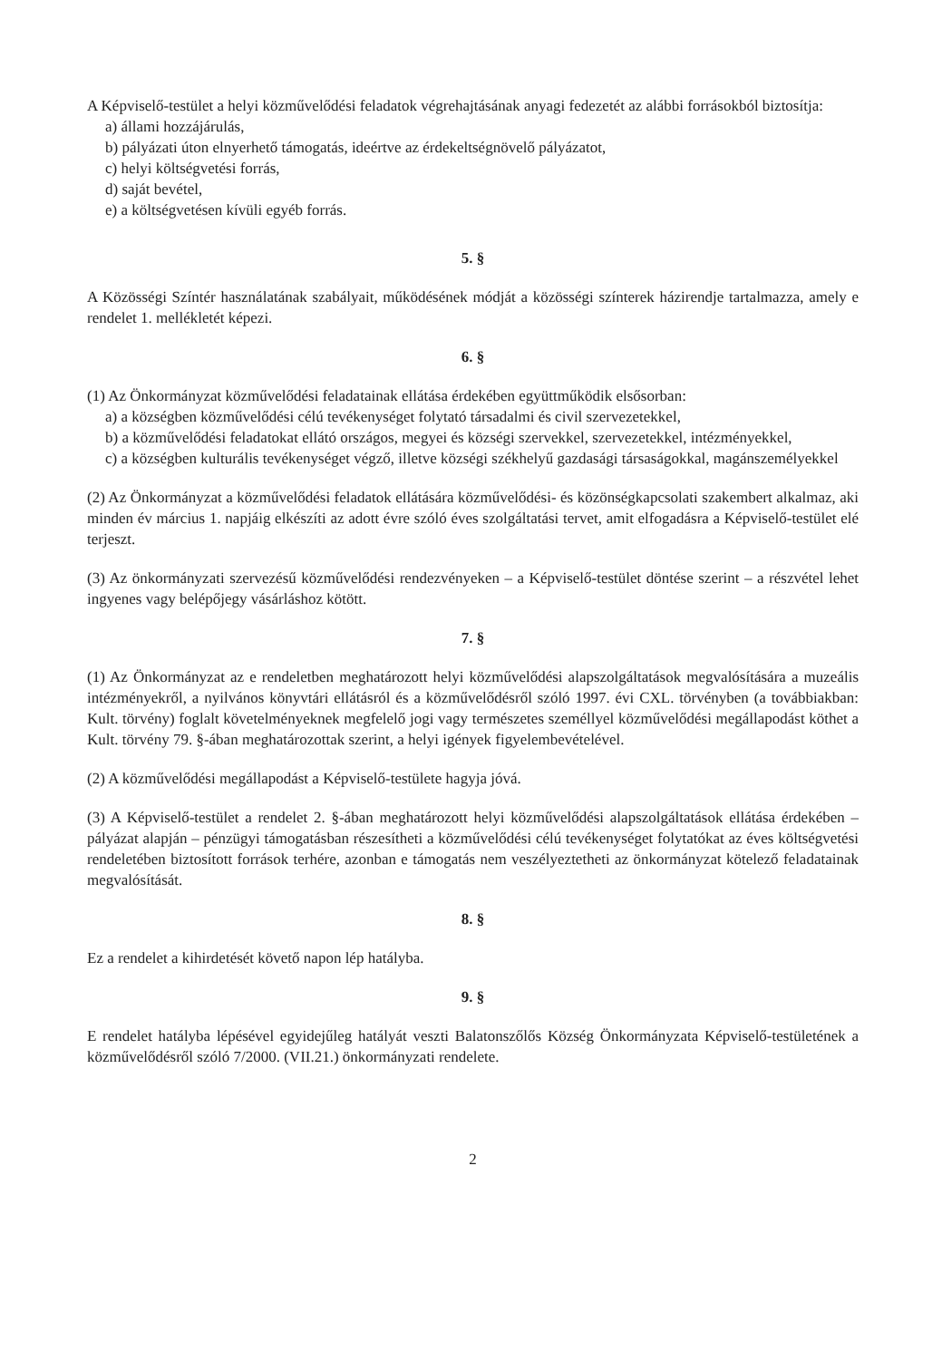A Képviselő-testület a helyi közművelődési feladatok végrehajtásának anyagi fedezetét az alábbi forrásokból biztosítja:
a) állami hozzájárulás,
b) pályázati úton elnyerhető támogatás, ideértve az érdekeltségnövelő pályázatot,
c) helyi költségvetési forrás,
d) saját bevétel,
e) a költségvetésen kívüli egyéb forrás.
5. §
A Közösségi Színtér használatának szabályait, működésének módját a közösségi színterek házirendje tartalmazza, amely e rendelet 1. mellékletét képezi.
6. §
(1) Az Önkormányzat közművelődési feladatainak ellátása érdekében együttműködik elsősorban:
a) a községben közművelődési célú tevékenységet folytató társadalmi és civil szervezetekkel,
b) a közművelődési feladatokat ellátó országos, megyei és községi szervekkel, szervezetekkel, intézményekkel,
c) a községben kulturális tevékenységet végző, illetve községi székhelyű gazdasági társaságokkal, magánszemélyekkel
(2) Az Önkormányzat a közművelődési feladatok ellátására közművelődési- és közönségkapcsolati szakembert alkalmaz, aki minden év március 1. napjáig elkészíti az adott évre szóló éves szolgáltatási tervet, amit elfogadásra a Képviselő-testület elé terjeszt.
(3) Az önkormányzati szervezésű közművelődési rendezvényeken – a Képviselő-testület döntése szerint – a részvétel lehet ingyenes vagy belépőjegy vásárláshoz kötött.
7. §
(1) Az Önkormányzat az e rendeletben meghatározott helyi közművelődési alapszolgáltatások megvalósítására a muzeális intézményekről, a nyilvános könyvtári ellátásról és a közművelődésről szóló 1997. évi CXL. törvényben (a továbbiakban: Kult. törvény) foglalt követelményeknek megfelelő jogi vagy természetes személlyel közművelődési megállapodást köthet a Kult. törvény 79. §-ában meghatározottak szerint, a helyi igények figyelembevételével.
(2) A közművelődési megállapodást a Képviselő-testülete hagyja jóvá.
(3) A Képviselő-testület a rendelet 2. §-ában meghatározott helyi közművelődési alapszolgáltatások ellátása érdekében – pályázat alapján – pénzügyi támogatásban részesítheti a közművelődési célú tevékenységet folytatókat az éves költségvetési rendeletében biztosított források terhére, azonban e támogatás nem veszélyeztetheti az önkormányzat kötelező feladatainak megvalósítását.
8. §
Ez a rendelet a kihirdetését követő napon lép hatályba.
9. §
E rendelet hatályba lépésével egyidejűleg hatályát veszti Balatonszőlős Község Önkormányzata Képviselő-testületének a közművelődésről szóló 7/2000. (VII.21.) önkormányzati rendelete.
2